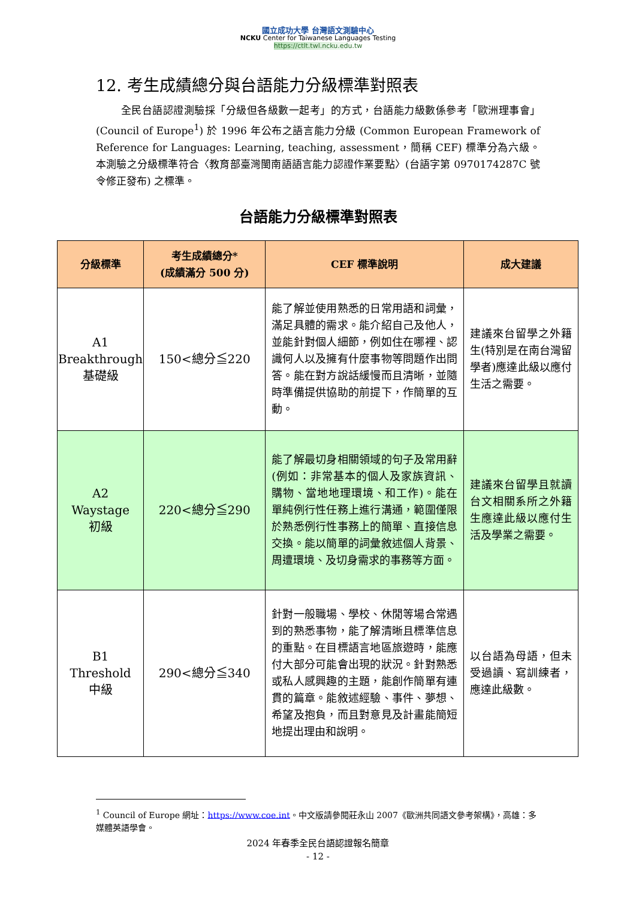國立成功大學 台灣語文測驗中心
NCKU Center for Taiwanese Languages Testing
https://ctlt.twl.ncku.edu.tw
12. 考生成績總分與台語能力分級標準對照表
全民台語認證測驗採「分級但各級數一起考」的方式，台語能力級數係參考「歐洲理事會」(Council of Europe<sup>1</sup>) 於 1996 年公布之語言能力分級 (Common European Framework of Reference for Languages: Learning, teaching, assessment，簡稱 CEF) 標準分為六級。本測驗之分級標準符合〈教育部臺灣閩南語語言能力認證作業要點〉(台語字第 0970174287C 號令修正發布) 之標準。
台語能力分級標準對照表
| 分級標準 | 考生成績總分* (成績滿分 500 分) | CEF 標準說明 | 成大建議 |
| --- | --- | --- | --- |
| A1 Breakthrough 基礎級 | 150<總分≦220 | 能了解並使用熟悉的日常用語和詞彙，滿足具體的需求。能介紹自己及他人，並能針對個人細節，例如住在哪裡、認識何人以及擁有什麼事物等問題作出問答。能在對方說話緩慢而且清晰，並隨時準備提供協助的前提下，作簡單的互動。 | 建議來台留學之外籍生(特別是在南台灣留學者)應達此級以應付生活之需要。 |
| A2 Waystage 初級 | 220<總分≦290 | 能了解最切身相關領域的句子及常用辭(例如：非常基本的個人及家族資訊、購物、當地地理環境、和工作)。能在單純例行性任務上進行溝通，範圍僅限於熟悉例行性事務上的簡單、直接信息交換。能以簡單的詞彙敘述個人背景、周遭環境、及切身需求的事務等方面。 | 建議來台留學且就讀台文相關系所之外籍生應達此級以應付生活及學業之需要。 |
| B1 Threshold 中級 | 290<總分≦340 | 針對一般職場、學校、休閒等場合常遇到的熟悉事物，能了解清晰且標準信息的重點。在目標語言地區旅遊時，能應付大部分可能會出現的狀況。針對熟悉或私人感興趣的主題，能創作簡單有連貫的篇章。能敘述經驗、事件、夢想、希望及抱負，而且對意見及計畫能簡短地提出理由和說明。 | 以台語為母語，但未受過讀、寫訓練者，應達此級數。 |
<sup>1</sup> Council of Europe 網址：https://www.coe.int。中文版請參閱莊永山 2007《歐洲共同語文參考架構》，高雄：多媒體英語學會。
2024 年春季全民台語認證報名簡章
- 12 -